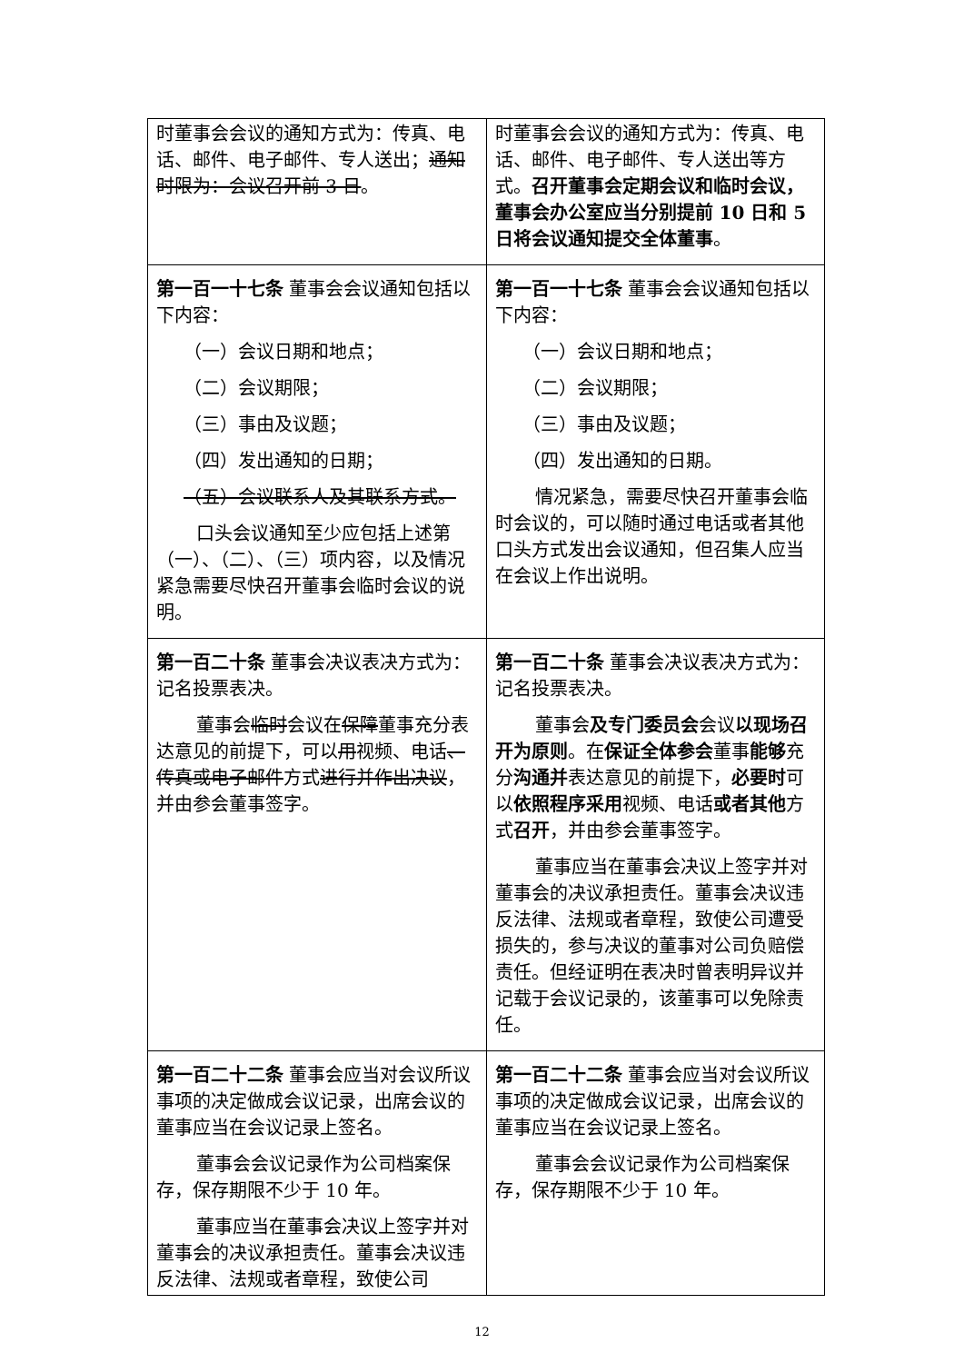| 时董事会会议的通知方式为：传真、电话、邮件、电子邮件、专人送出； 通知时限为：会议召开前 3 日 。 | 时董事会会议的通知方式为：传真、电话、邮件、电子邮件、专人送出等方式。 召开董事会定期会议和临时会议，董事会办公室应当分别提前 10 日和 5 日将会议通知提交全体董事 。 |
| 第一百一十七条 董事会会议通知包括以下内容： （一）会议日期和地点； （二）会议期限； （三）事由及议题； （四）发出通知的日期； （五）会议联系人及其联系方式。 口头会议通知至少应包括上述第（一）、（二）、（三）项内容，以及情况紧急需要尽快召开董事会临时会议的说明。 | 第一百一十七条 董事会会议通知包括以下内容： （一）会议日期和地点； （二）会议期限； （三）事由及议题； （四）发出通知的日期。 情况紧急，需要尽快召开董事会临时会议的，可以随时通过电话或者其他口头方式发出会议通知，但召集人应当在会议上作出说明。 |
| 第一百二十条 董事会决议表决方式为：记名投票表决。 董事会 临时 会议在 保障 董事充分表达意见的前提下，可以 用 视频、电话 、传真或电子邮件 方式 进行并作出决议 ，并由参会董事签字。 | 第一百二十条 董事会决议表决方式为：记名投票表决。 董事会 及专门委员会 会议 以现场召开为原则 。在 保证全体参会 董事 能够 充分 沟通并 表达意见的前提下， 必要时 可以 依照程序采用 视频、电话 或者其他 方式 召开 ，并由参会董事签字。 董事应当在董事会决议上签字并对董事会的决议承担责任。董事会决议违反法律、法规或者章程，致使公司遭受损失的，参与决议的董事对公司负赔偿责任。但经证明在表决时曾表明异议并记载于会议记录的，该董事可以免除责任。 |
| 第一百二十二条 董事会应当对会议所议事项的决定做成会议记录，出席会议的董事应当在会议记录上签名。 董事会会议记录作为公司档案保存，保存期限不少于 10 年。 董事应当在董事会决议上签字并对董事会的决议承担责任。董事会决议违反法律、法规或者章程，致使公司 | 第一百二十二条 董事会应当对会议所议事项的决定做成会议记录，出席会议的董事应当在会议记录上签名。 董事会会议记录作为公司档案保存，保存期限不少于 10 年。 |
12